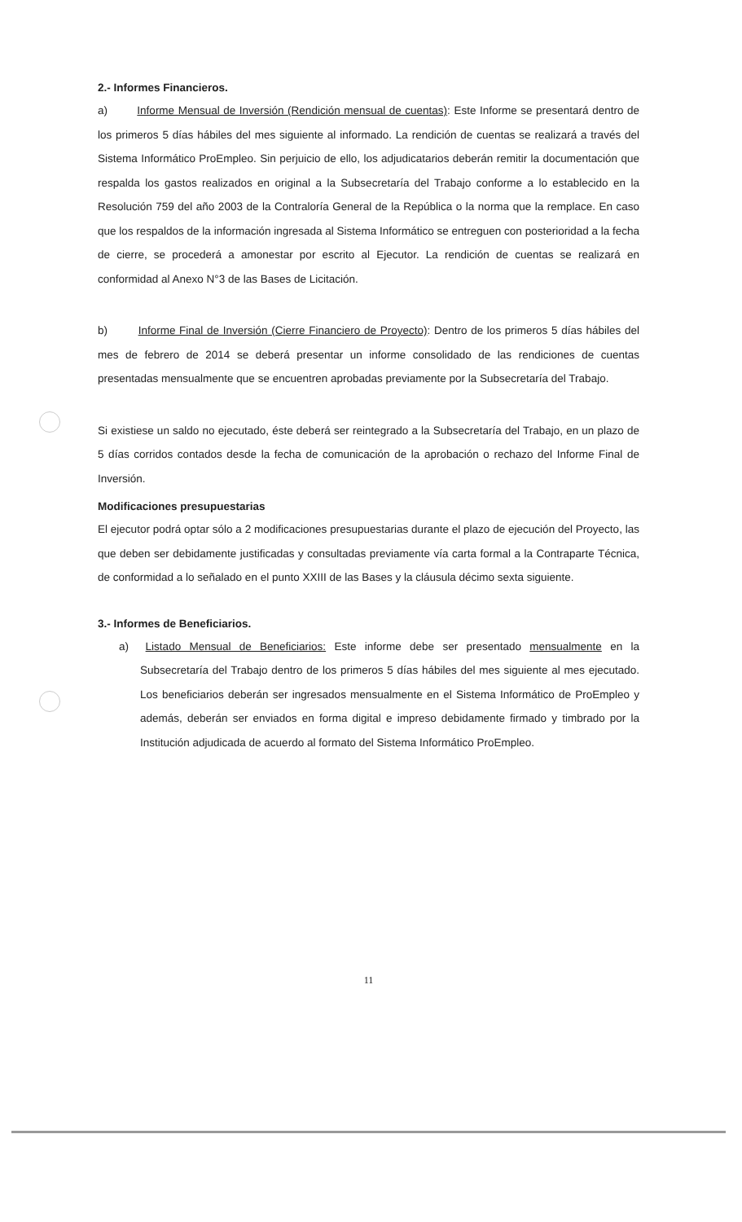2.- Informes Financieros.
a) Informe Mensual de Inversión (Rendición mensual de cuentas): Este Informe se presentará dentro de los primeros 5 días hábiles del mes siguiente al informado. La rendición de cuentas se realizará a través del Sistema Informático ProEmpleo. Sin perjuicio de ello, los adjudicatarios deberán remitir la documentación que respalda los gastos realizados en original a la Subsecretaría del Trabajo conforme a lo establecido en la Resolución 759 del año 2003 de la Contraloría General de la República o la norma que la remplace. En caso que los respaldos de la información ingresada al Sistema Informático se entreguen con posterioridad a la fecha de cierre, se procederá a amonestar por escrito al Ejecutor. La rendición de cuentas se realizará en conformidad al Anexo N°3 de las Bases de Licitación.
b) Informe Final de Inversión (Cierre Financiero de Proyecto): Dentro de los primeros 5 días hábiles del mes de febrero de 2014 se deberá presentar un informe consolidado de las rendiciones de cuentas presentadas mensualmente que se encuentren aprobadas previamente por la Subsecretaría del Trabajo.
Si existiese un saldo no ejecutado, éste deberá ser reintegrado a la Subsecretaría del Trabajo, en un plazo de 5 días corridos contados desde la fecha de comunicación de la aprobación o rechazo del Informe Final de Inversión.
Modificaciones presupuestarias
El ejecutor podrá optar sólo a 2 modificaciones presupuestarias durante el plazo de ejecución del Proyecto, las que deben ser debidamente justificadas y consultadas previamente vía carta formal a la Contraparte Técnica, de conformidad a lo señalado en el punto XXIII de las Bases y la cláusula décimo sexta siguiente.
3.- Informes de Beneficiarios.
a) Listado Mensual de Beneficiarios: Este informe debe ser presentado mensualmente en la Subsecretaría del Trabajo dentro de los primeros 5 días hábiles del mes siguiente al mes ejecutado. Los beneficiarios deberán ser ingresados mensualmente en el Sistema Informático de ProEmpleo y además, deberán ser enviados en forma digital e impreso debidamente firmado y timbrado por la Institución adjudicada de acuerdo al formato del Sistema Informático ProEmpleo.
11